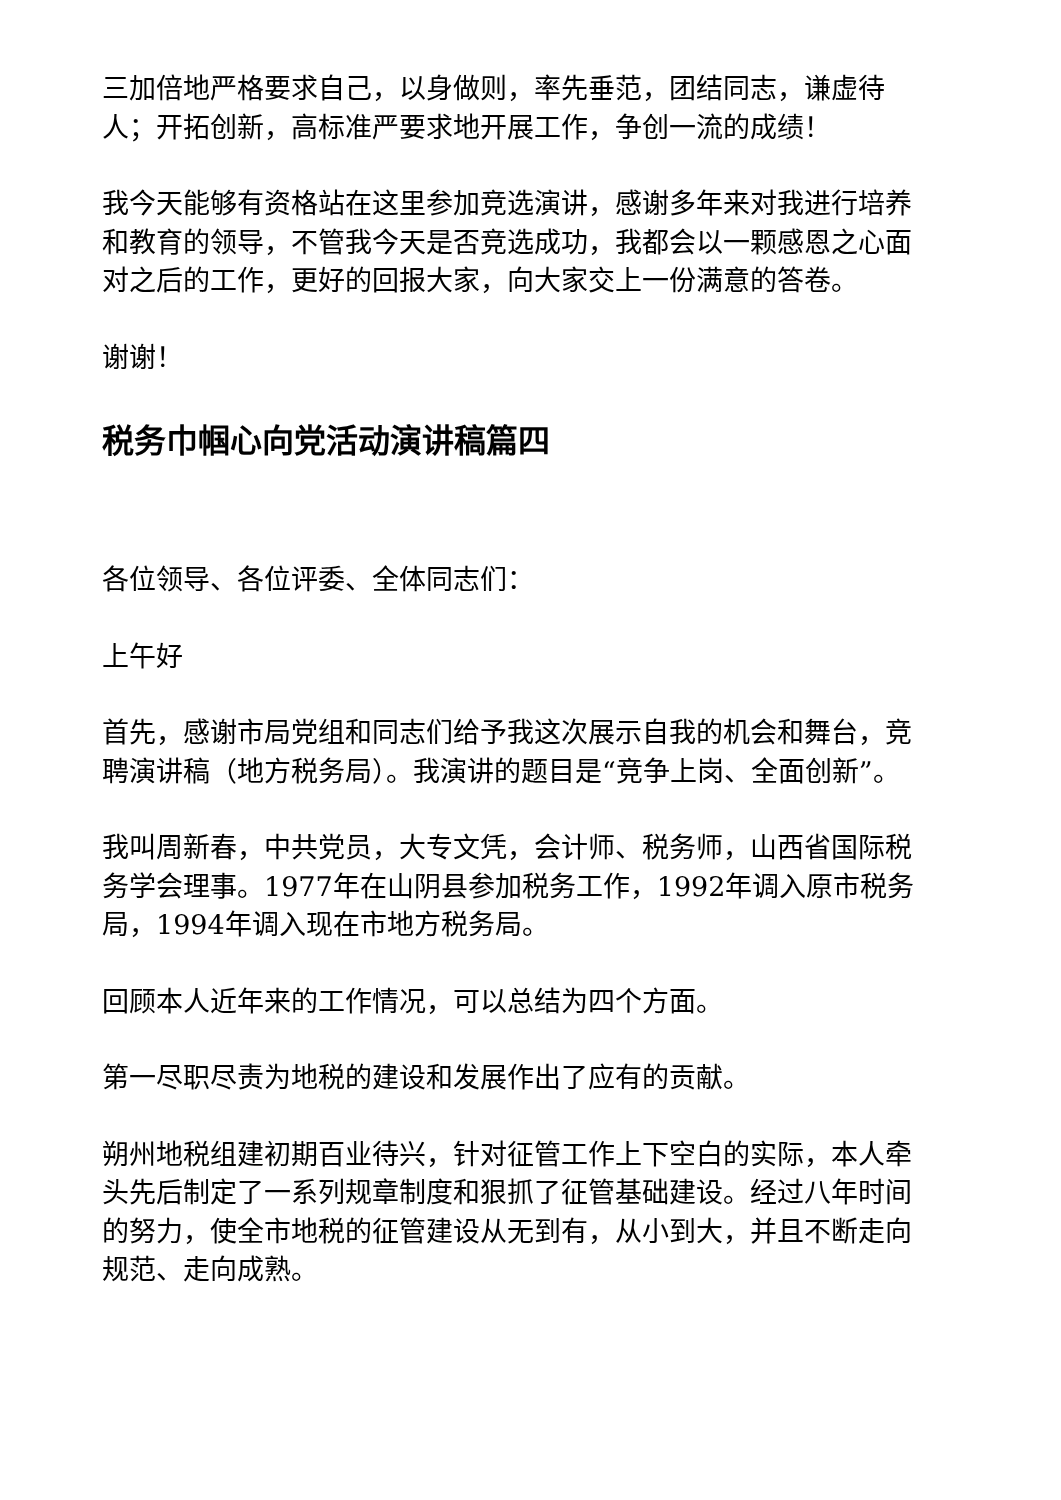三加倍地严格要求自己，以身做则，率先垂范，团结同志，谦虚待人；开拓创新，高标准严要求地开展工作，争创一流的成绩！
我今天能够有资格站在这里参加竞选演讲，感谢多年来对我进行培养和教育的领导，不管我今天是否竞选成功，我都会以一颗感恩之心面对之后的工作，更好的回报大家，向大家交上一份满意的答卷。
谢谢！
税务巾帼心向党活动演讲稿篇四
各位领导、各位评委、全体同志们：
上午好
首先，感谢市局党组和同志们给予我这次展示自我的机会和舞台，竞聘演讲稿（地方税务局）。我演讲的题目是“竞争上岗、全面创新”。
我叫周新春，中共党员，大专文凭，会计师、税务师，山西省国际税务学会理事。1977年在山阴县参加税务工作，1992年调入原市税务局，1994年调入现在市地方税务局。
回顾本人近年来的工作情况，可以总结为四个方面。
第一尽职尽责为地税的建设和发展作出了应有的贡献。
朔州地税组建初期百业待兴，针对征管工作上下空白的实际，本人牵头先后制定了一系列规章制度和狠抓了征管基础建设。经过八年时间的努力，使全市地税的征管建设从无到有，从小到大，并且不断走向规范、走向成熟。